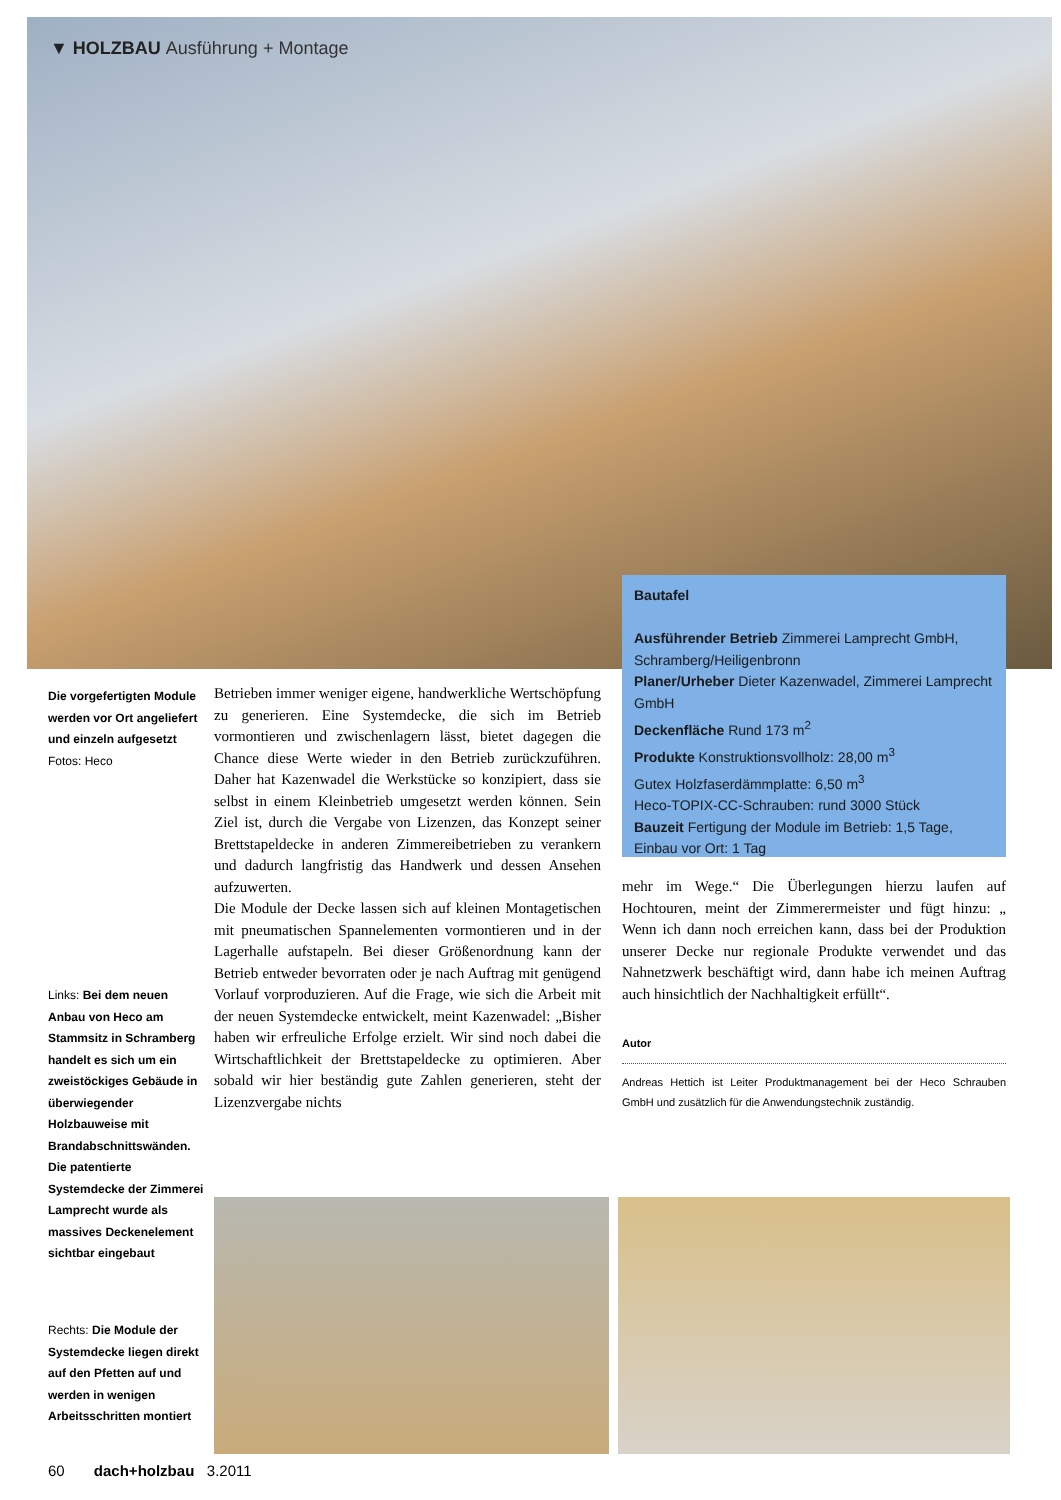▼ HOLZBAU Ausführung + Montage
Bautafel
Ausführender Betrieb Zimmerei Lamprecht GmbH, Schramberg/Heiligenbronn
Planer/Urheber Dieter Kazenwadel, Zimmerei Lamprecht GmbH
Deckenfläche Rund 173 m<sup>2</sup>
Produkte Konstruktionsvollholz: 28,00 m<sup>3</sup>
Gutex Holzfaserdämmplatte: 6,50 m<sup>3</sup>
Heco-TOPIX-CC-Schrauben: rund 3000 Stück
Bauzeit Fertigung der Module im Betrieb: 1,5 Tage, Einbau vor Ort: 1 Tag
Die vorgefertigten Module werden vor Ort angeliefert und einzeln aufgesetzt
Fotos: Heco
Links: Bei dem neuen Anbau von Heco am Stammsitz in Schramberg handelt es sich um ein zweistöckiges Gebäude in überwiegender Holzbauweise mit Brandabschnittswänden. Die patentierte Systemdecke der Zimmerei Lamprecht wurde als massives Deckenelement sichtbar eingebaut
Rechts: Die Module der Systemdecke liegen direkt auf den Pfetten auf und werden in wenigen Arbeitsschritten montiert
Betrieben immer weniger eigene, handwerkliche Wertschöpfung zu generieren. Eine Systemdecke, die sich im Betrieb vormontieren und zwischenlagern lässt, bietet dagegen die Chance diese Werte wieder in den Betrieb zurückzuführen. Daher hat Kazenwadel die Werkstücke so konzipiert, dass sie selbst in einem Kleinbetrieb umgesetzt werden können. Sein Ziel ist, durch die Vergabe von Lizenzen, das Konzept seiner Brettstapeldecke in anderen Zimmereibetrieben zu verankern und dadurch langfristig das Handwerk und dessen Ansehen aufzuwerten.
Die Module der Decke lassen sich auf kleinen Montagetischen mit pneumatischen Spannelementen vormontieren und in der Lagerhalle aufstapeln. Bei dieser Größenordnung kann der Betrieb entweder bevorraten oder je nach Auftrag mit genügend Vorlauf vorproduzieren. Auf die Frage, wie sich die Arbeit mit der neuen Systemdecke entwickelt, meint Kazenwadel: „Bisher haben wir erfreuliche Erfolge erzielt. Wir sind noch dabei die Wirtschaftlichkeit der Brettstapeldecke zu optimieren. Aber sobald wir hier beständig gute Zahlen generieren, steht der Lizenzvergabe nichts
mehr im Wege.“ Die Überlegungen hierzu laufen auf Hochtouren, meint der Zimmerermeister und fügt hinzu: „ Wenn ich dann noch erreichen kann, dass bei der Produktion unserer Decke nur regionale Produkte verwendet und das Nahnetzwerk beschäftigt wird, dann habe ich meinen Auftrag auch hinsichtlich der Nachhaltigkeit erfüllt“.
Autor
Andreas Hettich ist Leiter Produktmanagement bei der Heco Schrauben GmbH und zusätzlich für die Anwendungstechnik zuständig.
60 dach+holzbau 3.2011